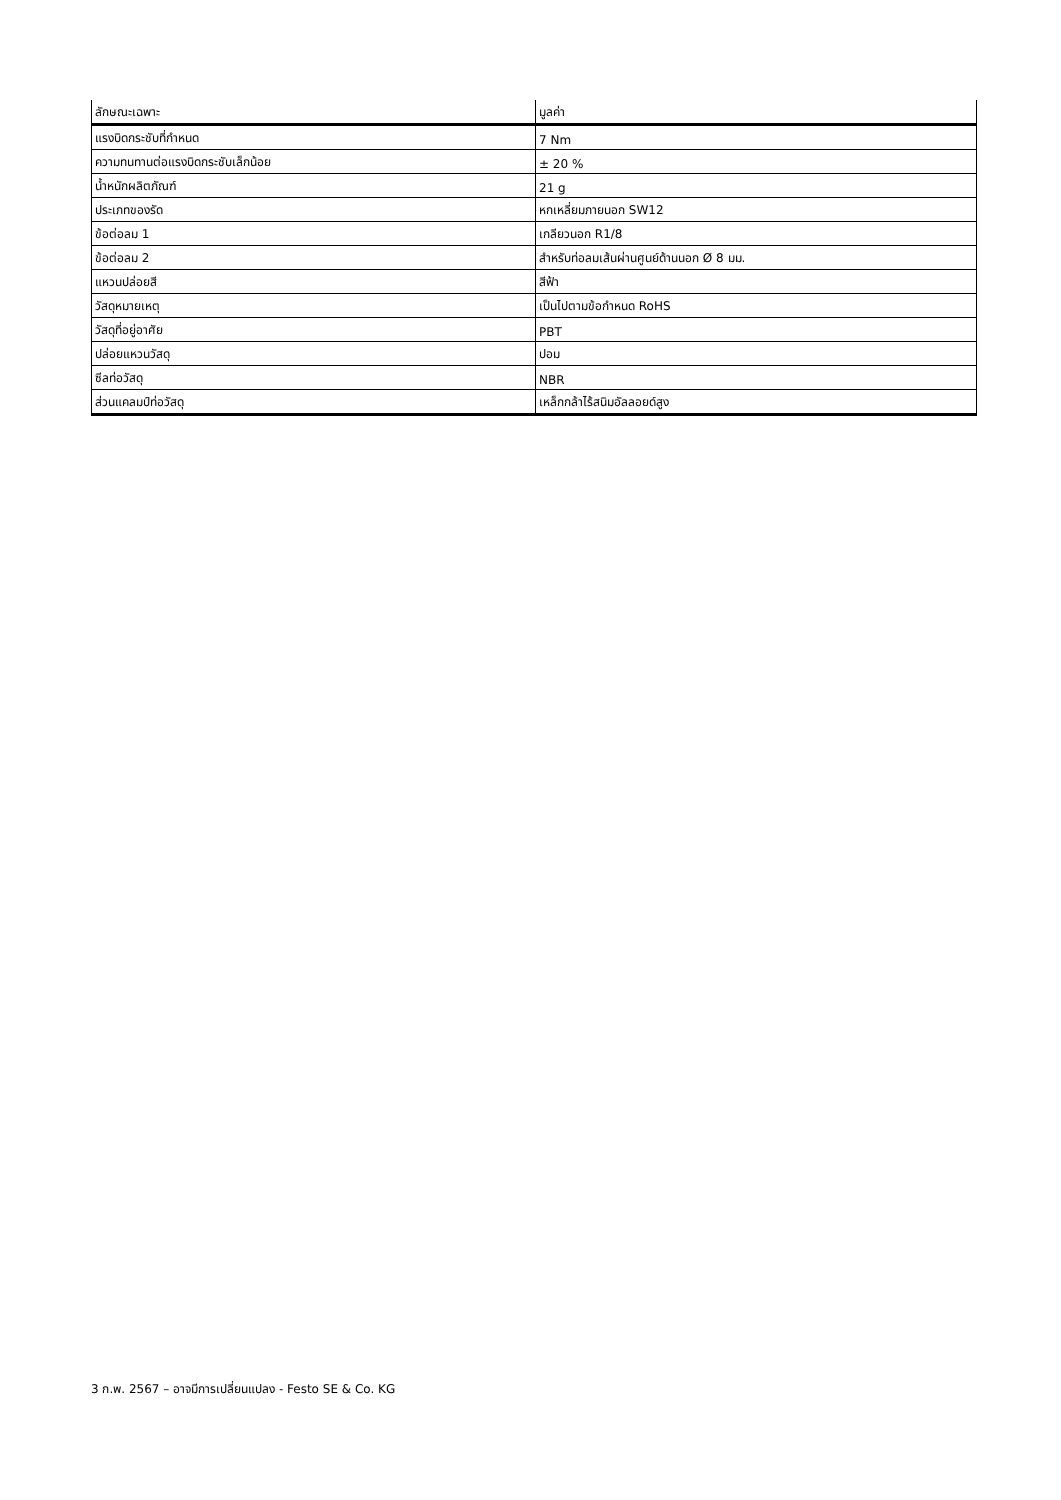| ลักษณะเฉพาะ | มูลค่า |
| --- | --- |
| แรงบิดกระชับที่กำหนด | 7 Nm |
| ความทนทานต่อแรงบิดกระชับเล็กน้อย | ± 20 % |
| น้ำหนักผลิตภัณฑ์ | 21 g |
| ประเภทของรัด | หกเหลี่ยมภายนอก SW12 |
| ข้อต่อลม 1 | เกลียวนอก R1/8 |
| ข้อต่อลม 2 | สำหรับท่อลมเส้นผ่านศูนย์ด้านนอก Ø 8 มม. |
| แหวนปล่อยสี | สีฟ้า |
| วัสดุหมายเหตุ | เป็นไปตามข้อกำหนด RoHS |
| วัสดุที่อยู่อาศัย | PBT |
| ปล่อยแหวนวัสดุ | ปอม |
| ซีลท่อวัสดุ | NBR |
| ส่วนแคลมป์ท่อวัสดุ | เหล็กกล้าไร้สนิมอัลลอยด์สูง |
3 ก.พ. 2567 – อาจมีการเปลี่ยนแปลง - Festo SE & Co. KG